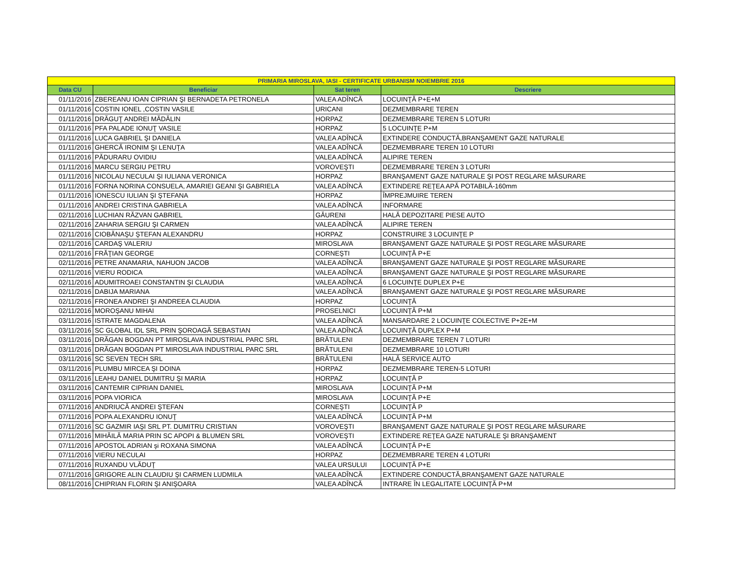| PRIMARIA MIROSLAVA, IASI - CERTIFICATE URBANISM NOIEMBRIE 2016 | | | |
| --- | --- | --- | --- |
| Data CU | Beneficiar | Sat teren | Descriere |
| 01/11/2016 | ZBEREANU IOAN CIPRIAN ŞI BERNADETA PETRONELA | VALEA ADÎNCĂ | LOCUINŢĂ P+E+M |
| 01/11/2016 | COSTIN IONEL ,COSTIN VASILE | URICANI | DEZMEMBRARE TEREN |
| 01/11/2016 | DRĂGUŢ ANDREI MĂDĂLIN | HORPAZ | DEZMEMBRARE TEREN 5 LOTURI |
| 01/11/2016 | PFA PALADE IONUŢ VASILE | HORPAZ | 5 LOCUINŢE P+M |
| 01/11/2016 | LUCA GABRIEL ŞI DANIELA | VALEA ADÎNCĂ | EXTINDERE CONDUCTĂ,BRANŞAMENT GAZE NATURALE |
| 01/11/2016 | GHERCĂ IRONIM ŞI LENUŢA | VALEA ADÎNCĂ | DEZMEMBRARE TEREN 10 LOTURI |
| 01/11/2016 | PĂDURARU OVIDIU | VALEA ADÎNCĂ | ALIPIRE TEREN |
| 01/11/2016 | MARCU SERGIU PETRU | VOROVEŞTI | DEZMEMBRARE TEREN 3 LOTURI |
| 01/11/2016 | NICOLAU NECULAI ŞI IULIANA VERONICA | HORPAZ | BRANŞAMENT GAZE NATURALE ŞI POST REGLARE MĂSURARE |
| 01/11/2016 | FORNA NORINA CONSUELA, AMARIEI GEANI ŞI GABRIELA | VALEA ADÎNCĂ | EXTINDERE REŢEA APĂ POTABILĂ-160mm |
| 01/11/2016 | IONESCU IULIAN ŞI ŞTEFANA | HORPAZ | ÎMPREJMUIRE TEREN |
| 01/11/2016 | ANDREI CRISTINA GABRIELA | VALEA ADÎNCĂ | INFORMARE |
| 02/11/2016 | LUCHIAN RĂZVAN GABRIEL | GĂURENI | HALĂ DEPOZITARE PIESE AUTO |
| 02/11/2016 | ZAHARIA SERGIU ŞI CARMEN | VALEA ADÎNCĂ | ALIPIRE TEREN |
| 02/11/2016 | CIOBĂNAŞU ŞTEFAN ALEXANDRU | HORPAZ | CONSTRUIRE 3 LOCUINŢE P |
| 02/11/2016 | CARDAŞ VALERIU | MIROSLAVA | BRANŞAMENT GAZE NATURALE ŞI POST REGLARE MĂSURARE |
| 02/11/2016 | FRĂŢIAN GEORGE | CORNEŞTI | LOCUINŢĂ P+E |
| 02/11/2016 | PETRE ANAMARIA, NAHUON JACOB | VALEA ADÎNCĂ | BRANŞAMENT GAZE NATURALE ŞI POST REGLARE MĂSURARE |
| 02/11/2016 | VIERU RODICA | VALEA ADÎNCĂ | BRANŞAMENT GAZE NATURALE ŞI POST REGLARE MĂSURARE |
| 02/11/2016 | ADUMITROAEI CONSTANTIN ŞI CLAUDIA | VALEA ADÎNCĂ | 6 LOCUINŢE DUPLEX P+E |
| 02/11/2016 | DABIJA MARIANA | VALEA ADÎNCĂ | BRANŞAMENT GAZE NATURALE ŞI POST REGLARE MĂSURARE |
| 02/11/2016 | FRONEA ANDREI ŞI ANDREEA CLAUDIA | HORPAZ | LOCUINŢĂ |
| 02/11/2016 | MOROŞANU MIHAI | PROSELNICI | LOCUINŢĂ P+M |
| 03/11/2016 | ISTRATE MAGDALENA | VALEA ADÎNCĂ | MANSARDARE 2 LOCUINŢE COLECTIVE P+2E+M |
| 03/11/2016 | SC GLOBAL IDL SRL PRIN ŞOROAGĂ SEBASTIAN | VALEA ADÎNCĂ | LOCUINŢĂ DUPLEX P+M |
| 03/11/2016 | DRĂGAN BOGDAN PT MIROSLAVA INDUSTRIAL PARC SRL | BRĂTULENI | DEZMEMBRARE TEREN 7 LOTURI |
| 03/11/2016 | DRĂGAN BOGDAN PT MIROSLAVA INDUSTRIAL PARC SRL | BRĂTULENI | DEZMEMBRARE 10 LOTURI |
| 03/11/2016 | SC SEVEN TECH SRL | BRĂTULENI | HALĂ SERVICE AUTO |
| 03/11/2016 | PLUMBU MIRCEA ŞI DOINA | HORPAZ | DEZMEMBRARE TEREN-5 LOTURI |
| 03/11/2016 | LEAHU DANIEL DUMITRU ŞI MARIA | HORPAZ | LOCUINŢĂ P |
| 03/11/2016 | CANTEMIR CIPRIAN DANIEL | MIROSLAVA | LOCUINŢĂ P+M |
| 03/11/2016 | POPA VIORICA | MIROSLAVA | LOCUINŢĂ P+E |
| 07/11/2016 | ANDRIUCĂ ANDREI ŞTEFAN | CORNEŞTI | LOCUINŢĂ P |
| 07/11/2016 | POPA ALEXANDRU IONUŢ | VALEA ADÎNCĂ | LOCUINŢĂ P+M |
| 07/11/2016 | SC GAZMIR IAŞI SRL PT. DUMITRU CRISTIAN | VOROVEŞTI | BRANŞAMENT GAZE NATURALE ŞI POST REGLARE MĂSURARE |
| 07/11/2016 | MIHĂILĂ MARIA PRIN SC APOPI & BLUMEN SRL | VOROVEŞTI | EXTINDERE REŢEA GAZE NATURALE ŞI BRANŞAMENT |
| 07/11/2016 | APOSTOL ADRIAN şi ROXANA SIMONA | VALEA ADÎNCĂ | LOCUINŢĂ P+E |
| 07/11/2016 | VIERU NECULAI | HORPAZ | DEZMEMBRARE TEREN 4 LOTURI |
| 07/11/2016 | RUXANDU VLĂDUŢ | VALEA URSULUI | LOCUINŢĂ P+E |
| 07/11/2016 | GRIGORE ALIN CLAUDIU ŞI CARMEN LUDMILA | VALEA ADÎNCĂ | EXTINDERE CONDUCTĂ,BRANŞAMENT GAZE NATURALE |
| 08/11/2016 | CHIPRIAN FLORIN ŞI ANIŞOARA | VALEA ADÎNCĂ | INTRARE ÎN LEGALITATE LOCUINŢĂ P+M |